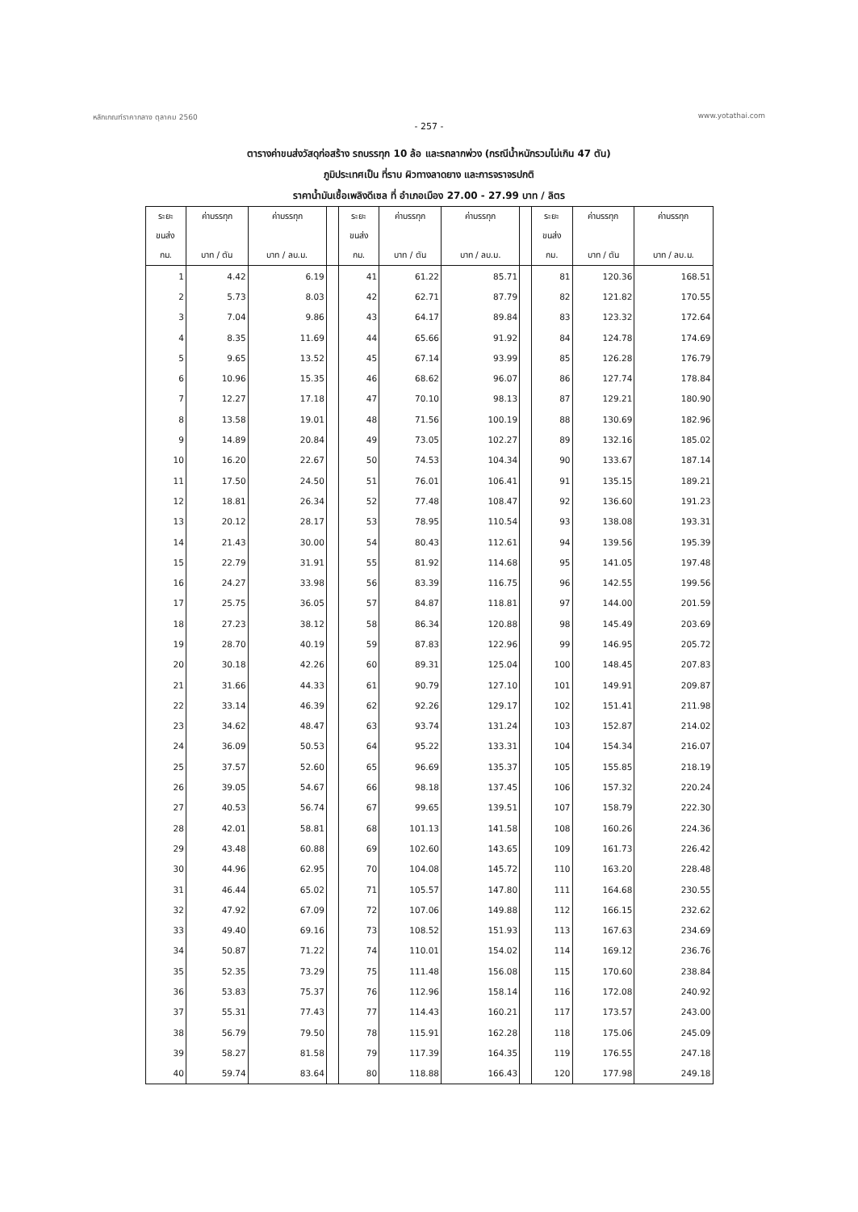หลักเกณฑ์ราคากลาง ตุลาคม 2560 www.yotathai.com
- 257 -
ตารางค่าขนส่งวัสดุก่อสร้าง รถบรรทุก 10 ล้อ และรถลากพ่วง (กรณีน้ำหนักรวมไม่เกิน 47 ตัน)
ภูมิประเทศเป็น ที่ราบ ผิวทางลาดยาง และการจราจรปกติ
ราคาน้ำมันเชื้อเพลิงดีเซล ที่ อำเภอเมือง 27.00 - 27.99 บาท / ลิตร
| ระยะ | ค่าบรรทุก | ค่าบรรทุก | | ระยะ | ค่าบรรทุก | ค่าบรรทุก | | ระยะ | ค่าบรรทุก | ค่าบรรทุก |
| --- | --- | --- | --- | --- | --- | --- | --- | --- | --- | --- |
| ขนส่ง | | | | ขนส่ง | | | | ขนส่ง | | |
| กม. | บาท / ตัน | บาท / ลบ.ม. | | กม. | บาท / ตัน | บาท / ลบ.ม. | | กม. | บาท / ตัน | บาท / ลบ.ม. |
| 1 | 4.42 | 6.19 | | 41 | 61.22 | 85.71 | | 81 | 120.36 | 168.51 |
| 2 | 5.73 | 8.03 | | 42 | 62.71 | 87.79 | | 82 | 121.82 | 170.55 |
| 3 | 7.04 | 9.86 | | 43 | 64.17 | 89.84 | | 83 | 123.32 | 172.64 |
| 4 | 8.35 | 11.69 | | 44 | 65.66 | 91.92 | | 84 | 124.78 | 174.69 |
| 5 | 9.65 | 13.52 | | 45 | 67.14 | 93.99 | | 85 | 126.28 | 176.79 |
| 6 | 10.96 | 15.35 | | 46 | 68.62 | 96.07 | | 86 | 127.74 | 178.84 |
| 7 | 12.27 | 17.18 | | 47 | 70.10 | 98.13 | | 87 | 129.21 | 180.90 |
| 8 | 13.58 | 19.01 | | 48 | 71.56 | 100.19 | | 88 | 130.69 | 182.96 |
| 9 | 14.89 | 20.84 | | 49 | 73.05 | 102.27 | | 89 | 132.16 | 185.02 |
| 10 | 16.20 | 22.67 | | 50 | 74.53 | 104.34 | | 90 | 133.67 | 187.14 |
| 11 | 17.50 | 24.50 | | 51 | 76.01 | 106.41 | | 91 | 135.15 | 189.21 |
| 12 | 18.81 | 26.34 | | 52 | 77.48 | 108.47 | | 92 | 136.60 | 191.23 |
| 13 | 20.12 | 28.17 | | 53 | 78.95 | 110.54 | | 93 | 138.08 | 193.31 |
| 14 | 21.43 | 30.00 | | 54 | 80.43 | 112.61 | | 94 | 139.56 | 195.39 |
| 15 | 22.79 | 31.91 | | 55 | 81.92 | 114.68 | | 95 | 141.05 | 197.48 |
| 16 | 24.27 | 33.98 | | 56 | 83.39 | 116.75 | | 96 | 142.55 | 199.56 |
| 17 | 25.75 | 36.05 | | 57 | 84.87 | 118.81 | | 97 | 144.00 | 201.59 |
| 18 | 27.23 | 38.12 | | 58 | 86.34 | 120.88 | | 98 | 145.49 | 203.69 |
| 19 | 28.70 | 40.19 | | 59 | 87.83 | 122.96 | | 99 | 146.95 | 205.72 |
| 20 | 30.18 | 42.26 | | 60 | 89.31 | 125.04 | | 100 | 148.45 | 207.83 |
| 21 | 31.66 | 44.33 | | 61 | 90.79 | 127.10 | | 101 | 149.91 | 209.87 |
| 22 | 33.14 | 46.39 | | 62 | 92.26 | 129.17 | | 102 | 151.41 | 211.98 |
| 23 | 34.62 | 48.47 | | 63 | 93.74 | 131.24 | | 103 | 152.87 | 214.02 |
| 24 | 36.09 | 50.53 | | 64 | 95.22 | 133.31 | | 104 | 154.34 | 216.07 |
| 25 | 37.57 | 52.60 | | 65 | 96.69 | 135.37 | | 105 | 155.85 | 218.19 |
| 26 | 39.05 | 54.67 | | 66 | 98.18 | 137.45 | | 106 | 157.32 | 220.24 |
| 27 | 40.53 | 56.74 | | 67 | 99.65 | 139.51 | | 107 | 158.79 | 222.30 |
| 28 | 42.01 | 58.81 | | 68 | 101.13 | 141.58 | | 108 | 160.26 | 224.36 |
| 29 | 43.48 | 60.88 | | 69 | 102.60 | 143.65 | | 109 | 161.73 | 226.42 |
| 30 | 44.96 | 62.95 | | 70 | 104.08 | 145.72 | | 110 | 163.20 | 228.48 |
| 31 | 46.44 | 65.02 | | 71 | 105.57 | 147.80 | | 111 | 164.68 | 230.55 |
| 32 | 47.92 | 67.09 | | 72 | 107.06 | 149.88 | | 112 | 166.15 | 232.62 |
| 33 | 49.40 | 69.16 | | 73 | 108.52 | 151.93 | | 113 | 167.63 | 234.69 |
| 34 | 50.87 | 71.22 | | 74 | 110.01 | 154.02 | | 114 | 169.12 | 236.76 |
| 35 | 52.35 | 73.29 | | 75 | 111.48 | 156.08 | | 115 | 170.60 | 238.84 |
| 36 | 53.83 | 75.37 | | 76 | 112.96 | 158.14 | | 116 | 172.08 | 240.92 |
| 37 | 55.31 | 77.43 | | 77 | 114.43 | 160.21 | | 117 | 173.57 | 243.00 |
| 38 | 56.79 | 79.50 | | 78 | 115.91 | 162.28 | | 118 | 175.06 | 245.09 |
| 39 | 58.27 | 81.58 | | 79 | 117.39 | 164.35 | | 119 | 176.55 | 247.18 |
| 40 | 59.74 | 83.64 | | 80 | 118.88 | 166.43 | | 120 | 177.98 | 249.18 |